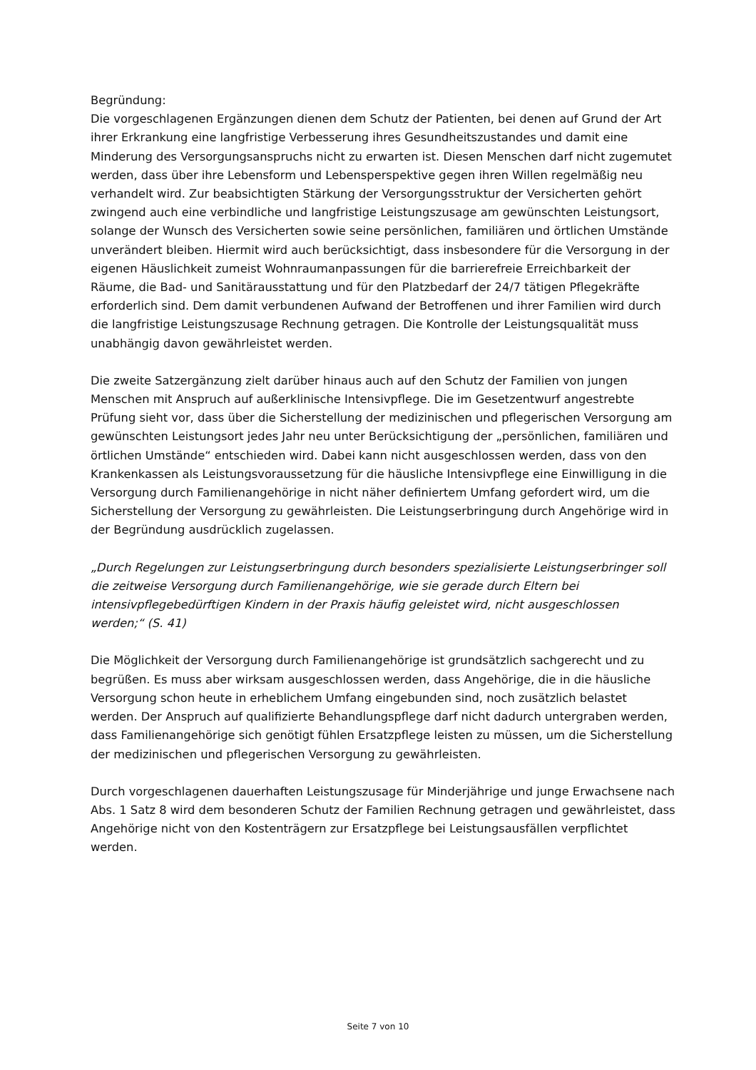Begründung:
Die vorgeschlagenen Ergänzungen dienen dem Schutz der Patienten, bei denen auf Grund der Art ihrer Erkrankung eine langfristige Verbesserung ihres Gesundheitszustandes und damit eine Minderung des Versorgungsanspruchs nicht zu erwarten ist. Diesen Menschen darf nicht zugemutet werden, dass über ihre Lebensform und Lebensperspektive gegen ihren Willen regelmäßig neu verhandelt wird. Zur beabsichtigten Stärkung der Versorgungsstruktur der Versicherten gehört zwingend auch eine verbindliche und langfristige Leistungszusage am gewünschten Leistungsort, solange der Wunsch des Versicherten sowie seine persönlichen, familiären und örtlichen Umstände unverändert bleiben. Hiermit wird auch berücksichtigt, dass insbesondere für die Versorgung in der eigenen Häuslichkeit zumeist Wohnraumanpassungen für die barrierefreie Erreichbarkeit der Räume, die Bad- und Sanitärausstattung und für den Platzbedarf der 24/7 tätigen Pflegekräfte erforderlich sind. Dem damit verbundenen Aufwand der Betroffenen und ihrer Familien wird durch die langfristige Leistungszusage Rechnung getragen. Die Kontrolle der Leistungsqualität muss unabhängig davon gewährleistet werden.
Die zweite Satzergänzung zielt darüber hinaus auch auf den Schutz der Familien von jungen Menschen mit Anspruch auf außerklinische Intensivpflege. Die im Gesetzentwurf angestrebte Prüfung sieht vor, dass über die Sicherstellung der medizinischen und pflegerischen Versorgung am gewünschten Leistungsort jedes Jahr neu unter Berücksichtigung der „persönlichen, familiären und örtlichen Umstände“ entschieden wird. Dabei kann nicht ausgeschlossen werden, dass von den Krankenkassen als Leistungsvoraussetzung für die häusliche Intensivpflege eine Einwilligung in die Versorgung durch Familienangehörige in nicht näher definiertem Umfang gefordert wird, um die Sicherstellung der Versorgung zu gewährleisten. Die Leistungserbringung durch Angehörige wird in der Begründung ausdrücklich zugelassen.
„Durch Regelungen zur Leistungserbringung durch besonders spezialisierte Leistungserbringer soll die zeitweise Versorgung durch Familienangehörige, wie sie gerade durch Eltern bei intensivpflegebedürftigen Kindern in der Praxis häufig geleistet wird, nicht ausgeschlossen werden;“ (S. 41)
Die Möglichkeit der Versorgung durch Familienangehörige ist grundsätzlich sachgerecht und zu begrüßen. Es muss aber wirksam ausgeschlossen werden, dass Angehörige, die in die häusliche Versorgung schon heute in erheblichem Umfang eingebunden sind, noch zusätzlich belastet werden. Der Anspruch auf qualifizierte Behandlungspflege darf nicht dadurch untergraben werden, dass Familienangehörige sich genötigt fühlen Ersatzpflege leisten zu müssen, um die Sicherstellung der medizinischen und pflegerischen Versorgung zu gewährleisten.
Durch vorgeschlagenen dauerhaften Leistungszusage für Minderjährige und junge Erwachsene nach Abs. 1 Satz 8 wird dem besonderen Schutz der Familien Rechnung getragen und gewährleistet, dass Angehörige nicht von den Kostenträgern zur Ersatzpflege bei Leistungsausfällen verpflichtet werden.
Seite 7 von 10